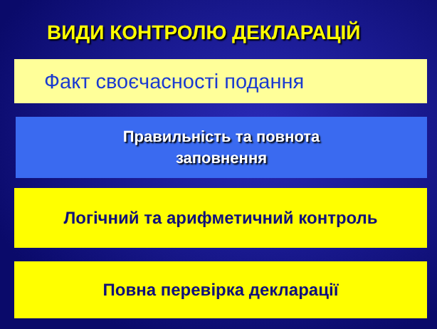ВИДИ КОНТРОЛЮ ДЕКЛАРАЦІЙ
Факт своєчасності подання
Правильність та повнота
заповнення
Логічний та арифметичний контроль
Повна перевірка декларації